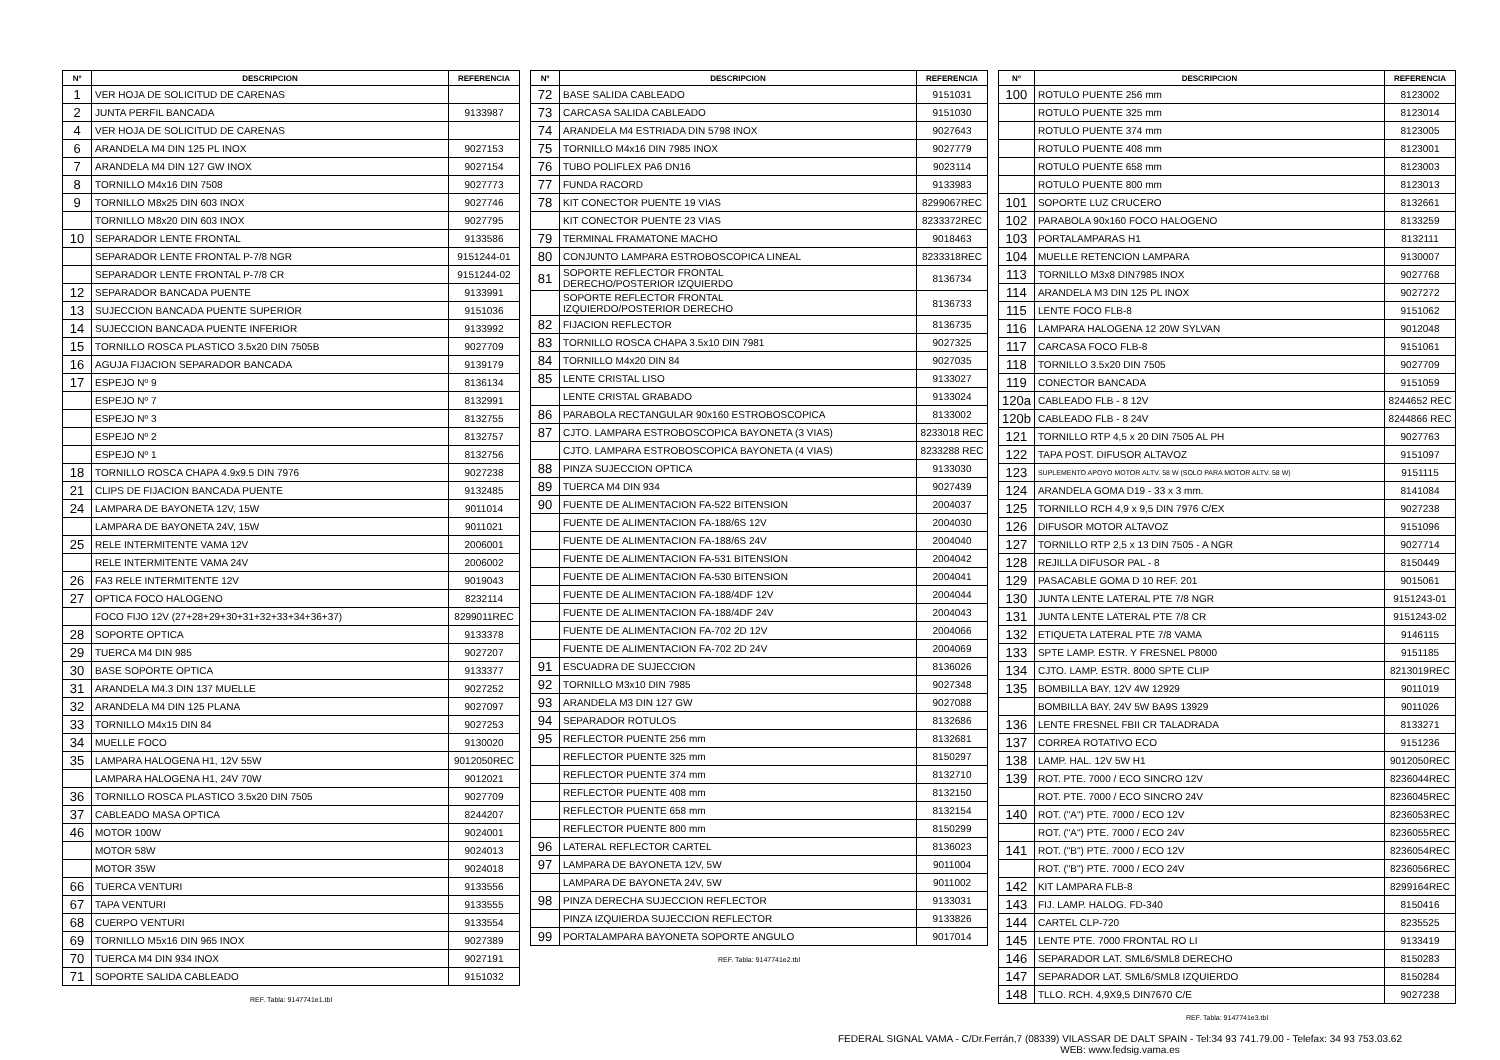| Nº | DESCRIPCION | REFERENCIA |
| --- | --- | --- |
| 1 | VER HOJA DE SOLICITUD DE CARENAS | |
| 2 | JUNTA PERFIL BANCADA | 9133987 |
| 4 | VER HOJA DE SOLICITUD DE CARENAS | |
| 6 | ARANDELA M4 DIN 125 PL INOX | 9027153 |
| 7 | ARANDELA M4 DIN 127 GW INOX | 9027154 |
| 8 | TORNILLO M4x16 DIN 7508 | 9027773 |
| 9 | TORNILLO M8x25 DIN 603 INOX | 9027746 |
| | TORNILLO M8x20 DIN 603 INOX | 9027795 |
| 10 | SEPARADOR LENTE FRONTAL | 9133586 |
| | SEPARADOR LENTE FRONTAL P-7/8 NGR | 9151244-01 |
| | SEPARADOR LENTE FRONTAL P-7/8 CR | 9151244-02 |
| 12 | SEPARADOR BANCADA PUENTE | 9133991 |
| 13 | SUJECCION BANCADA PUENTE SUPERIOR | 9151036 |
| 14 | SUJECCION BANCADA PUENTE INFERIOR | 9133992 |
| 15 | TORNILLO ROSCA PLASTICO 3.5x20 DIN 7505B | 9027709 |
| 16 | AGUJA FIJACION SEPARADOR BANCADA | 9139179 |
| 17 | ESPEJO Nº 9 | 8136134 |
| | ESPEJO Nº 7 | 8132991 |
| | ESPEJO Nº 3 | 8132755 |
| | ESPEJO Nº 2 | 8132757 |
| | ESPEJO Nº 1 | 8132756 |
| 18 | TORNILLO ROSCA CHAPA 4.9x9.5 DIN 7976 | 9027238 |
| 21 | CLIPS DE FIJACION BANCADA PUENTE | 9132485 |
| 24 | LAMPARA DE BAYONETA 12V, 15W | 9011014 |
| | LAMPARA DE BAYONETA 24V, 15W | 9011021 |
| 25 | RELE INTERMITENTE VAMA 12V | 2006001 |
| | RELE INTERMITENTE VAMA 24V | 2006002 |
| 26 | FA3 RELE INTERMITENTE 12V | 9019043 |
| 27 | OPTICA FOCO HALOGENO | 8232114 |
| | FOCO FIJO 12V (27+28+29+30+31+32+33+34+36+37) | 8299011REC |
| 28 | SOPORTE OPTICA | 9133378 |
| 29 | TUERCA M4 DIN 985 | 9027207 |
| 30 | BASE SOPORTE OPTICA | 9133377 |
| 31 | ARANDELA M4.3 DIN 137 MUELLE | 9027252 |
| 32 | ARANDELA M4 DIN 125 PLANA | 9027097 |
| 33 | TORNILLO M4x15 DIN 84 | 9027253 |
| 34 | MUELLE FOCO | 9130020 |
| 35 | LAMPARA HALOGENA H1, 12V 55W | 9012050REC |
| | LAMPARA HALOGENA H1, 24V 70W | 9012021 |
| 36 | TORNILLO ROSCA PLASTICO 3.5x20 DIN 7505 | 9027709 |
| 37 | CABLEADO MASA OPTICA | 8244207 |
| 46 | MOTOR 100W | 9024001 |
| | MOTOR 58W | 9024013 |
| | MOTOR 35W | 9024018 |
| 66 | TUERCA VENTURI | 9133556 |
| 67 | TAPA VENTURI | 9133555 |
| 68 | CUERPO VENTURI | 9133554 |
| 69 | TORNILLO M5x16 DIN 965 INOX | 9027389 |
| 70 | TUERCA M4 DIN 934 INOX | 9027191 |
| 71 | SOPORTE SALIDA CABLEADO | 9151032 |
REF. Tabla: 9147741e1.tbl
| Nº | DESCRIPCION | REFERENCIA |
| --- | --- | --- |
| 72 | BASE SALIDA CABLEADO | 9151031 |
| 73 | CARCASA SALIDA CABLEADO | 9151030 |
| 74 | ARANDELA M4 ESTRIADA DIN 5798 INOX | 9027643 |
| 75 | TORNILLO M4x16 DIN 7985 INOX | 9027779 |
| 76 | TUBO POLIFLEX PA6 DN16 | 9023114 |
| 77 | FUNDA RACORD | 9133983 |
| 78 | KIT CONECTOR PUENTE 19 VIAS | 8299067REC |
| | KIT CONECTOR PUENTE 23 VIAS | 8233372REC |
| 79 | TERMINAL FRAMATONE MACHO | 9018463 |
| 80 | CONJUNTO LAMPARA ESTROBOSCOPICA LINEAL | 8233318REC |
| 81 | SOPORTE REFLECTOR FRONTAL DERECHO/POSTERIOR IZQUIERDO | 8136734 |
| | SOPORTE REFLECTOR FRONTAL IZQUIERDO/POSTERIOR DERECHO | 8136733 |
| 82 | FIJACION REFLECTOR | 8136735 |
| 83 | TORNILLO ROSCA CHAPA 3.5x10 DIN 7981 | 9027325 |
| 84 | TORNILLO M4x20 DIN 84 | 9027035 |
| 85 | LENTE CRISTAL LISO | 9133027 |
| | LENTE CRISTAL GRABADO | 9133024 |
| 86 | PARABOLA RECTANGULAR 90x160 ESTROBOSCOPICA | 8133002 |
| 87 | CJTO. LAMPARA ESTROBOSCOPICA BAYONETA (3 VIAS) | 8233018 REC |
| | CJTO. LAMPARA ESTROBOSCOPICA BAYONETA (4 VIAS) | 8233288 REC |
| 88 | PINZA SUJECCION OPTICA | 9133030 |
| 89 | TUERCA M4 DIN 934 | 9027439 |
| 90 | FUENTE DE ALIMENTACION FA-522 BITENSION | 2004037 |
| | FUENTE DE ALIMENTACION FA-188/6S 12V | 2004030 |
| | FUENTE DE ALIMENTACION FA-188/6S 24V | 2004040 |
| | FUENTE DE ALIMENTACION FA-531 BITENSION | 2004042 |
| | FUENTE DE ALIMENTACION FA-530 BITENSION | 2004041 |
| | FUENTE DE ALIMENTACION FA-188/4DF 12V | 2004044 |
| | FUENTE DE ALIMENTACION FA-188/4DF 24V | 2004043 |
| | FUENTE DE ALIMENTACION FA-702 2D 12V | 2004066 |
| | FUENTE DE ALIMENTACION FA-702 2D 24V | 2004069 |
| 91 | ESCUADRA DE SUJECCION | 8136026 |
| 92 | TORNILLO M3x10 DIN 7985 | 9027348 |
| 93 | ARANDELA M3 DIN 127 GW | 9027088 |
| 94 | SEPARADOR ROTULOS | 8132686 |
| 95 | REFLECTOR PUENTE 256 mm | 8132681 |
| | REFLECTOR PUENTE 325 mm | 8150297 |
| | REFLECTOR PUENTE 374 mm | 8132710 |
| | REFLECTOR PUENTE 408 mm | 8132150 |
| | REFLECTOR PUENTE 658 mm | 8132154 |
| | REFLECTOR PUENTE 800 mm | 8150299 |
| 96 | LATERAL REFLECTOR CARTEL | 8136023 |
| 97 | LAMPARA DE BAYONETA 12V, 5W | 9011004 |
| | LAMPARA DE BAYONETA 24V, 5W | 9011002 |
| 98 | PINZA DERECHA SUJECCION REFLECTOR | 9133031 |
| | PINZA IZQUIERDA SUJECCION REFLECTOR | 9133826 |
| 99 | PORTALAMPARA BAYONETA SOPORTE ANGULO | 9017014 |
REF. Tabla: 9147741e2.tbl
| Nº | DESCRIPCION | REFERENCIA |
| --- | --- | --- |
| 100 | ROTULO PUENTE 256 mm | 8123002 |
| | ROTULO PUENTE 325 mm | 8123014 |
| | ROTULO PUENTE 374 mm | 8123005 |
| | ROTULO PUENTE 408 mm | 8123001 |
| | ROTULO PUENTE 658 mm | 8123003 |
| | ROTULO PUENTE 800 mm | 8123013 |
| 101 | SOPORTE LUZ CRUCERO | 8132661 |
| 102 | PARABOLA 90x160 FOCO HALOGENO | 8133259 |
| 103 | PORTALAMPARAS H1 | 8132111 |
| 104 | MUELLE RETENCION LAMPARA | 9130007 |
| 113 | TORNILLO M3x8 DIN7985 INOX | 9027768 |
| 114 | ARANDELA M3 DIN 125 PL INOX | 9027272 |
| 115 | LENTE FOCO FLB-8 | 9151062 |
| 116 | LAMPARA HALOGENA 12 20W SYLVAN | 9012048 |
| 117 | CARCASA FOCO FLB-8 | 9151061 |
| 118 | TORNILLO 3.5x20 DIN 7505 | 9027709 |
| 119 | CONECTOR BANCADA | 9151059 |
| 120a | CABLEADO FLB - 8 12V | 8244652 REC |
| 120b | CABLEADO FLB - 8 24V | 8244866 REC |
| 121 | TORNILLO RTP 4,5 x 20 DIN 7505 AL PH | 9027763 |
| 122 | TAPA POST. DIFUSOR ALTAVOZ | 9151097 |
| 123 | SUPLEMENTO APOYO MOTOR ALTV. 58 W (SOLO PARA MOTOR ALTV. 58 W) | 9151115 |
| 124 | ARANDELA GOMA D19 - 33 x 3 mm. | 8141084 |
| 125 | TORNILLO RCH 4,9 x 9,5 DIN 7976 C/EX | 9027238 |
| 126 | DIFUSOR MOTOR ALTAVOZ | 9151096 |
| 127 | TORNILLO RTP 2,5 x 13 DIN 7505 - A NGR | 9027714 |
| 128 | REJILLA DIFUSOR PAL - 8 | 8150449 |
| 129 | PASACABLE GOMA D 10 REF. 201 | 9015061 |
| 130 | JUNTA LENTE LATERAL PTE 7/8 NGR | 9151243-01 |
| 131 | JUNTA LENTE LATERAL PTE 7/8 CR | 9151243-02 |
| 132 | ETIQUETA LATERAL PTE 7/8 VAMA | 9146115 |
| 133 | SPTE LAMP. ESTR. Y FRESNEL P8000 | 9151185 |
| 134 | CJTO. LAMP. ESTR. 8000 SPTE CLIP | 8213019REC |
| 135 | BOMBILLA BAY. 12V 4W 12929 | 9011019 |
| | BOMBILLA BAY. 24V 5W BA9S 13929 | 9011026 |
| 136 | LENTE FRESNEL FBII CR TALADRADA | 8133271 |
| 137 | CORREA ROTATIVO ECO | 9151236 |
| 138 | LAMP. HAL. 12V 5W H1 | 9012050REC |
| 139 | ROT. PTE. 7000 / ECO SINCRO 12V | 8236044REC |
| | ROT. PTE. 7000 / ECO SINCRO 24V | 8236045REC |
| 140 | ROT. ("A") PTE. 7000 / ECO 12V | 8236053REC |
| | ROT. ("A") PTE. 7000 / ECO 24V | 8236055REC |
| 141 | ROT. ("B") PTE. 7000 / ECO 12V | 8236054REC |
| | ROT. ("B") PTE. 7000 / ECO 24V | 8236056REC |
| 142 | KIT LAMPARA FLB-8 | 8299164REC |
| 143 | FIJ. LAMP. HALOG. FD-340 | 8150416 |
| 144 | CARTEL CLP-720 | 8235525 |
| 145 | LENTE PTE. 7000 FRONTAL RO LI | 9133419 |
| 146 | SEPARADOR LAT. SML6/SML8 DERECHO | 8150283 |
| 147 | SEPARADOR LAT. SML6/SML8 IZQUIERDO | 8150284 |
| 148 | TLLO. RCH. 4,9X9,5 DIN7670 C/E | 9027238 |
REF. Tabla: 9147741e3.tbl
FEDERAL SIGNAL VAMA - C/Dr.Ferrán,7 (08339) VILASSAR DE DALT SPAIN - Tel:34 93 741.79.00 - Telefax: 34 93 753.03.62
WEB: www.fedsig.vama.es